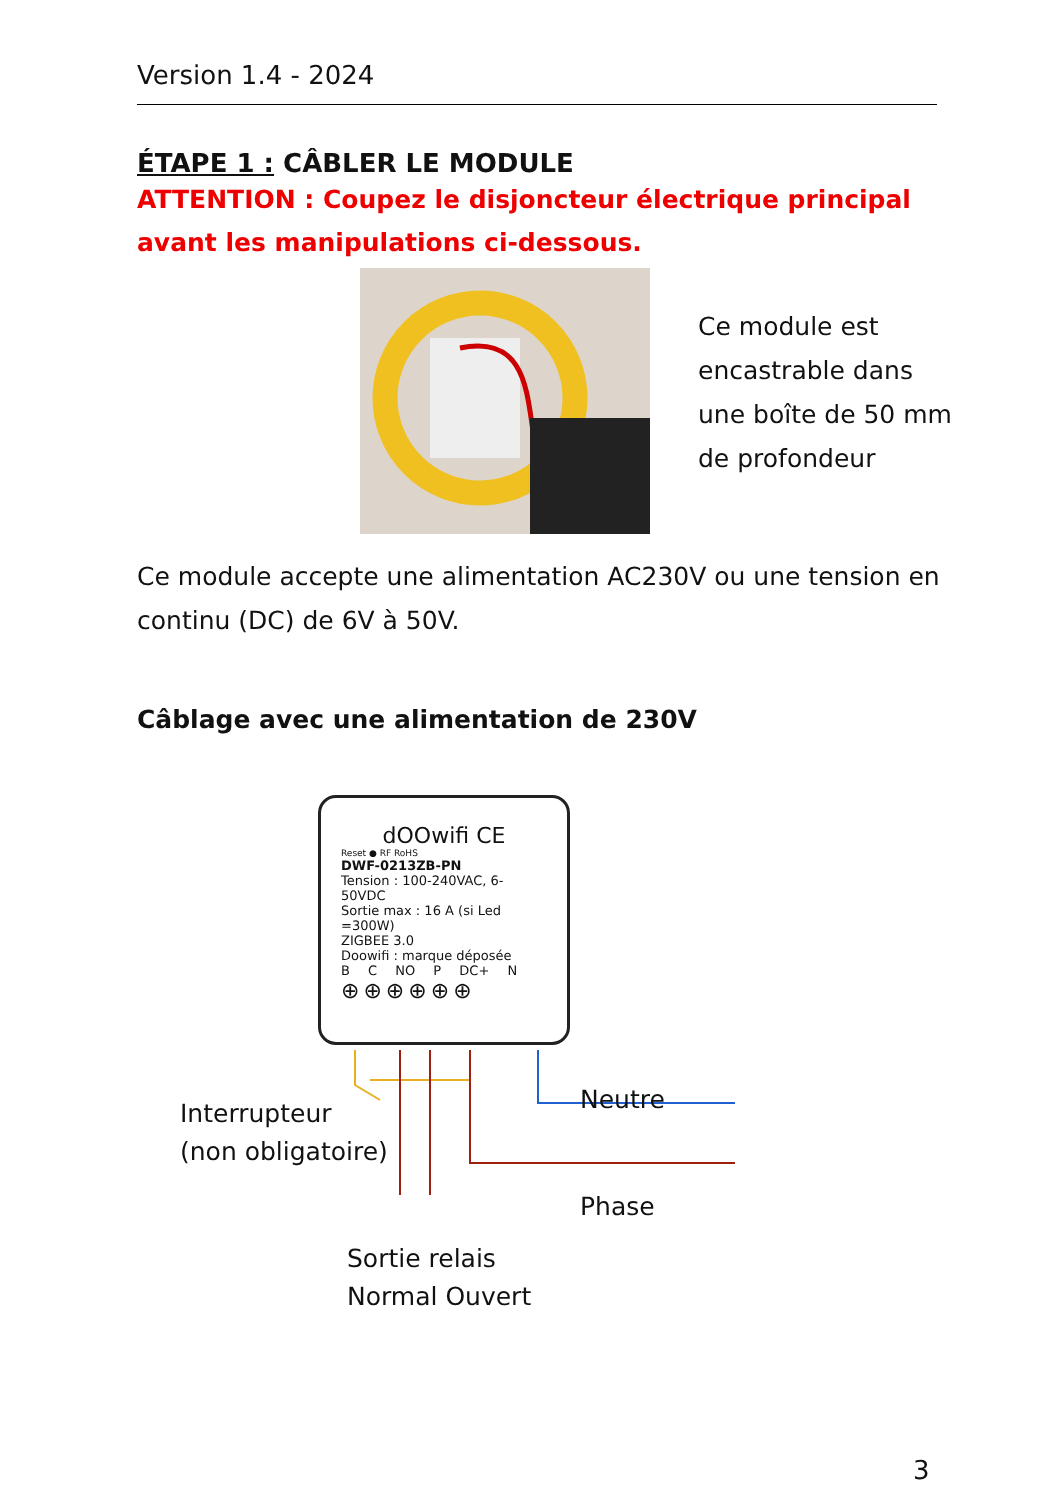Version 1.4 - 2024
ÉTAPE 1 : CÂBLER LE MODULE
ATTENTION : Coupez le disjoncteur électrique principal
avant les manipulations ci-dessous.
Ce module est
encastrable dans
une boîte de 50 mm
de profondeur
Ce module accepte une alimentation AC230V ou une tension en continu (DC) de 6V à 50V.
Câblage avec une alimentation de 230V
dOOwifi CE
Reset ● RF RoHS
DWF-0213ZB-PN
Tension : 100-240VAC, 6-50VDC
Sortie max : 16 A (si Led =300W)
ZIGBEE 3.0
Doowifi : marque déposée
B C NO P DC+ N
⊕⊕⊕⊕⊕⊕
Interrupteur
(non obligatoire)
Neutre
Phase
Sortie relais
Normal Ouvert
3